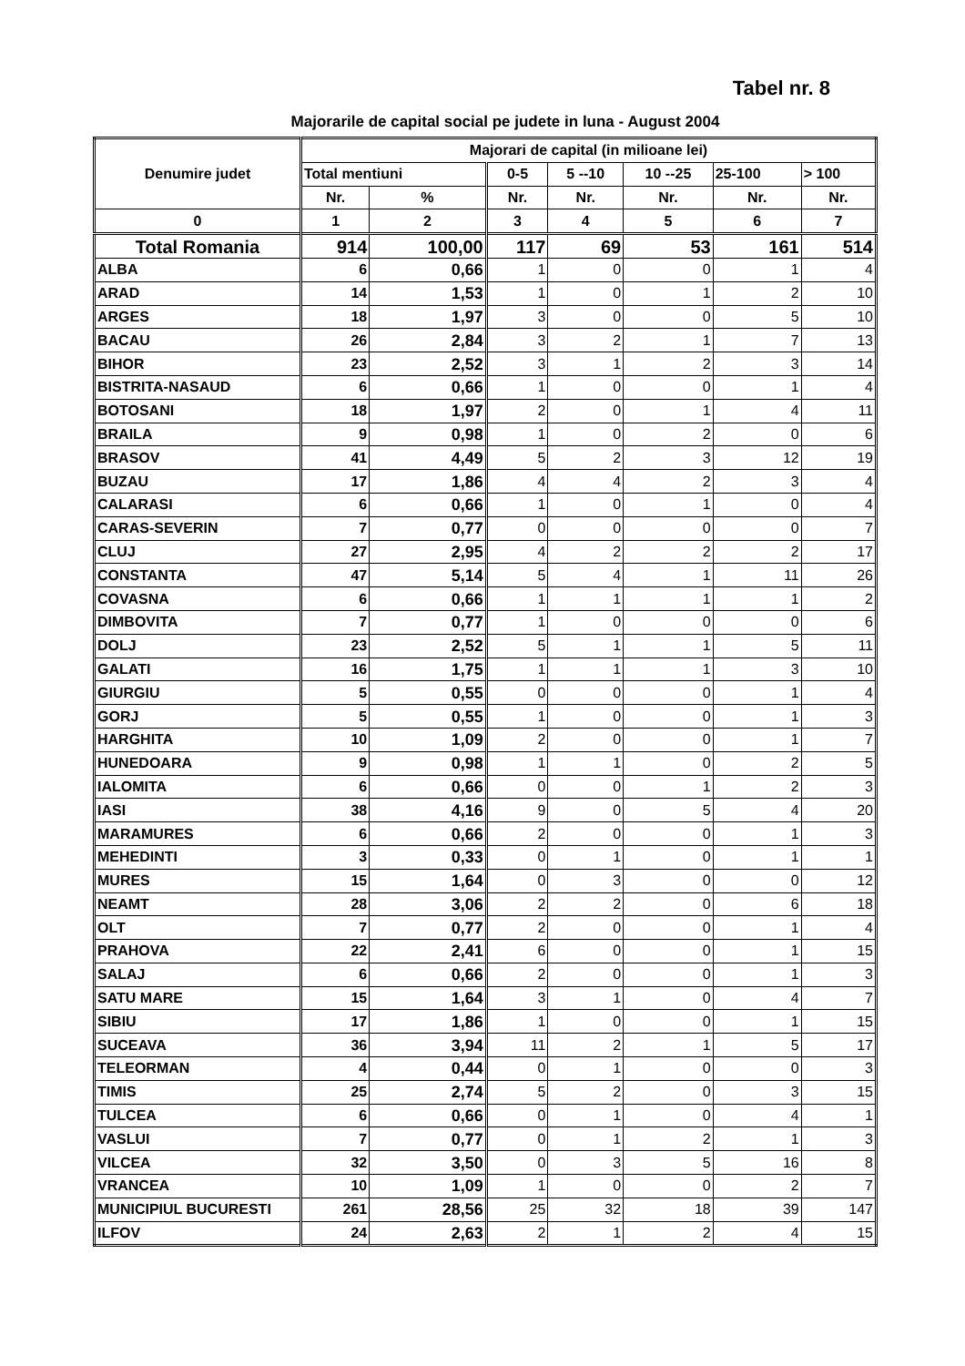Tabel nr. 8
Majorarile de capital social pe judete in luna - August 2004
| Denumire judet | Majorari de capital (in milioane lei) | | | | | | |
| --- | --- | --- | --- | --- | --- | --- | --- |
| | Total mentiuni | | 0-5 | 5 --10 | 10 --25 | 25-100 | > 100 |
| | Nr. | % | Nr. | Nr. | Nr. | Nr. | Nr. |
| 0 | 1 | 2 | 3 | 4 | 5 | 6 | 7 |
| Total Romania | 914 | 100,00 | 117 | 69 | 53 | 161 | 514 |
| ALBA | 6 | 0,66 | 1 | 0 | 0 | 1 | 4 |
| ARAD | 14 | 1,53 | 1 | 0 | 1 | 2 | 10 |
| ARGES | 18 | 1,97 | 3 | 0 | 0 | 5 | 10 |
| BACAU | 26 | 2,84 | 3 | 2 | 1 | 7 | 13 |
| BIHOR | 23 | 2,52 | 3 | 1 | 2 | 3 | 14 |
| BISTRITA-NASAUD | 6 | 0,66 | 1 | 0 | 0 | 1 | 4 |
| BOTOSANI | 18 | 1,97 | 2 | 0 | 1 | 4 | 11 |
| BRAILA | 9 | 0,98 | 1 | 0 | 2 | 0 | 6 |
| BRASOV | 41 | 4,49 | 5 | 2 | 3 | 12 | 19 |
| BUZAU | 17 | 1,86 | 4 | 4 | 2 | 3 | 4 |
| CALARASI | 6 | 0,66 | 1 | 0 | 1 | 0 | 4 |
| CARAS-SEVERIN | 7 | 0,77 | 0 | 0 | 0 | 0 | 7 |
| CLUJ | 27 | 2,95 | 4 | 2 | 2 | 2 | 17 |
| CONSTANTA | 47 | 5,14 | 5 | 4 | 1 | 11 | 26 |
| COVASNA | 6 | 0,66 | 1 | 1 | 1 | 1 | 2 |
| DIMBOVITA | 7 | 0,77 | 1 | 0 | 0 | 0 | 6 |
| DOLJ | 23 | 2,52 | 5 | 1 | 1 | 5 | 11 |
| GALATI | 16 | 1,75 | 1 | 1 | 1 | 3 | 10 |
| GIURGIU | 5 | 0,55 | 0 | 0 | 0 | 1 | 4 |
| GORJ | 5 | 0,55 | 1 | 0 | 0 | 1 | 3 |
| HARGHITA | 10 | 1,09 | 2 | 0 | 0 | 1 | 7 |
| HUNEDOARA | 9 | 0,98 | 1 | 1 | 0 | 2 | 5 |
| IALOMITA | 6 | 0,66 | 0 | 0 | 1 | 2 | 3 |
| IASI | 38 | 4,16 | 9 | 0 | 5 | 4 | 20 |
| MARAMURES | 6 | 0,66 | 2 | 0 | 0 | 1 | 3 |
| MEHEDINTI | 3 | 0,33 | 0 | 1 | 0 | 1 | 1 |
| MURES | 15 | 1,64 | 0 | 3 | 0 | 0 | 12 |
| NEAMT | 28 | 3,06 | 2 | 2 | 0 | 6 | 18 |
| OLT | 7 | 0,77 | 2 | 0 | 0 | 1 | 4 |
| PRAHOVA | 22 | 2,41 | 6 | 0 | 0 | 1 | 15 |
| SALAJ | 6 | 0,66 | 2 | 0 | 0 | 1 | 3 |
| SATU MARE | 15 | 1,64 | 3 | 1 | 0 | 4 | 7 |
| SIBIU | 17 | 1,86 | 1 | 0 | 0 | 1 | 15 |
| SUCEAVA | 36 | 3,94 | 11 | 2 | 1 | 5 | 17 |
| TELEORMAN | 4 | 0,44 | 0 | 1 | 0 | 0 | 3 |
| TIMIS | 25 | 2,74 | 5 | 2 | 0 | 3 | 15 |
| TULCEA | 6 | 0,66 | 0 | 1 | 0 | 4 | 1 |
| VASLUI | 7 | 0,77 | 0 | 1 | 2 | 1 | 3 |
| VILCEA | 32 | 3,50 | 0 | 3 | 5 | 16 | 8 |
| VRANCEA | 10 | 1,09 | 1 | 0 | 0 | 2 | 7 |
| MUNICIPIUL BUCURESTI | 261 | 28,56 | 25 | 32 | 18 | 39 | 147 |
| ILFOV | 24 | 2,63 | 2 | 1 | 2 | 4 | 15 |